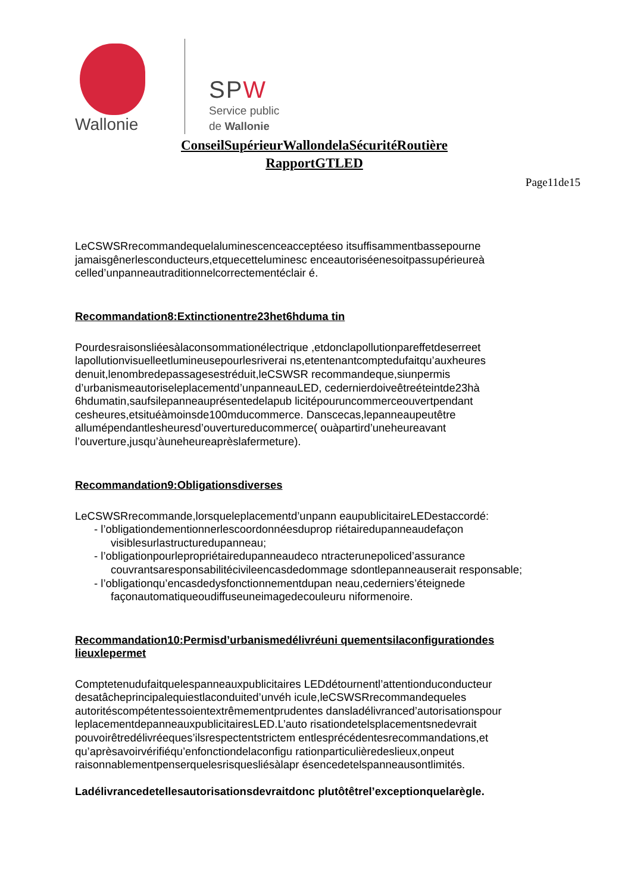Wallonie
SPW
Service public
de Wallonie
ConseilSupérieurWallondelaSécuritéRoutière
RapportGTLED
Page11de15
LeCSWSRrecommandequelaluminescenceacceptéeso itsuffisammentbassepourne jamaisgênerlesconducteurs,etquecetteluminesc enceautoriséenesoitpassupérieureà celled’unpanneautraditionnelcorrectementéclair é.
Recommandation8:Extinctionentre23het6hduma tin
Pourdesraisonsliéesàlaconsommationélectrique ,etdonclapollutionpareffetdeserreet lapollutionvisuelleetlumineusepourlesriverai ns,etentenantcomptedufaitqu’auxheures denuit,lenombredepassagesestréduit,leCSWSR recommandeque,siunpermis d’urbanismeautoriseleplacementd’unpanneauLED, cedernierdoiveêtreéteintde23hà 6hdumatin,saufsilepanneauprésentedelapub licitépouruncommerceouvertpendant cesheures,etsituéàmoinsde100mducommerce. Danscecas,lepanneaupeutêtre allumépendantlesheuresd’ouvertureducommerce( ouàpartird’uneheureavant l’ouverture,jusqu’àuneheureaprèslafermeture).
Recommandation9:Obligationsdiverses
LeCSWSRrecommande,lorsqueleplacementd’unpann eaupublicitaireLEDestaccordé:
- l’obligationdementionnerlescoordonnéesduprop riétairedupanneaudefaçon visiblesurlastructuredupanneau;
- l’obligationpourlepropriétairedupanneaudeco ntracterunepoliced’assurance couvrantsaresponsabilitécivileencasdedommage sdontlepanneauserait responsable;
- l’obligationqu’encasdedysfonctionnementdupan neau,cederniers’éteignede façonautomatiqueoudiffuseuneimagedecouleuru niformenoire.
Recommandation10:Permisd’urbanismedélivréuni quementsilaconfigurationdes lieuxlepermet
Comptetenudufaitquelespanneauxpublicitaires LEDdétournentl’attentionduconducteur desatâcheprincipalequiestlaconduited’unvéh icule,leCSWSRrecommandequeles autoritéscompétentessoientextrêmementprudentes dansladélivranced’autorisationspour leplacementdepanneauxpublicitairesLED.L’auto risationdetelsplacementsnedevrait pouvoirêtredélivréeques’ilsrespectentstrictem entlesprécédentesrecommandations,et qu’aprèsavoirvérifiéqu’enfonctiondelaconfigu rationparticulièredeslieux,onpeut raisonnablementpenserquelesrisquesliésàlapr ésencedetelspanneausontlimités.
Ladélivrancedetellesautorisationsdevraitdonc plutôtêtrel’exceptionquelarègle.